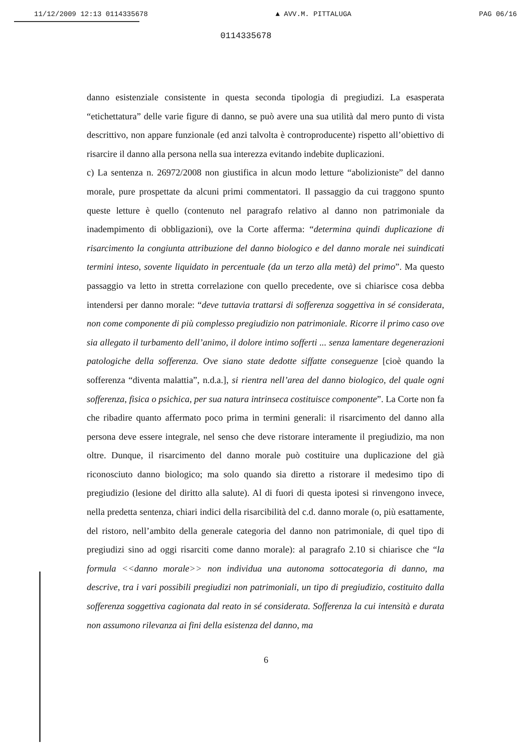11/12/2009 12:13 0114335678 ▲ AVV.M. PITTALUGA PAG 06/16
0114335678
danno esistenziale consistente in questa seconda tipologia di pregiudizi. La esasperata “etichettatura” delle varie figure di danno, se può avere una sua utilità dal mero punto di vista descrittivo, non appare funzionale (ed anzi talvolta è controproducente) rispetto all’obiettivo di risarcire il danno alla persona nella sua interezza evitando indebite duplicazioni.
c) La sentenza n. 26972/2008 non giustifica in alcun modo letture “abolizioniste” del danno morale, pure prospettate da alcuni primi commentatori. Il passaggio da cui traggono spunto queste letture è quello (contenuto nel paragrafo relativo al danno non patrimoniale da inadempimento di obbligazioni), ove la Corte afferma: “determina quindi duplicazione di risarcimento la congiunta attribuzione del danno biologico e del danno morale nei suindicati termini inteso, sovente liquidato in percentuale (da un terzo alla metà) del primo”. Ma questo passaggio va letto in stretta correlazione con quello precedente, ove si chiarisce cosa debba intendersi per danno morale: “deve tuttavia trattarsi di sofferenza soggettiva in sé considerata, non come componente di più complesso pregiudizio non patrimoniale. Ricorre il primo caso ove sia allegato il turbamento dell’animo, il dolore intimo sofferti ... senza lamentare degenerazioni patologiche della sofferenza. Ove siano state dedotte siffatte conseguenze [cioè quando la sofferenza “diventa malattia”, n.d.a.], si rientra nell’area del danno biologico, del quale ogni sofferenza, fisica o psichica, per sua natura intrinseca costituisce componente”. La Corte non fa che ribadire quanto affermato poco prima in termini generali: il risarcimento del danno alla persona deve essere integrale, nel senso che deve ristorare interamente il pregiudizio, ma non oltre. Dunque, il risarcimento del danno morale può costituire una duplicazione del già riconosciuto danno biologico; ma solo quando sia diretto a ristorare il medesimo tipo di pregiudizio (lesione del diritto alla salute). Al di fuori di questa ipotesi si rinvengono invece, nella predetta sentenza, chiari indici della risarcibilità del c.d. danno morale (o, più esattamente, del ristoro, nell’ambito della generale categoria del danno non patrimoniale, di quel tipo di pregiudizi sino ad oggi risarciti come danno morale): al paragrafo 2.10 si chiarisce che “la formula <<danno morale>> non individua una autonoma sottocategoria di danno, ma descrive, tra i vari possibili pregiudizi non patrimoniali, un tipo di pregiudizio, costituito dalla sofferenza soggettiva cagionata dal reato in sé considerata. Sofferenza la cui intensità e durata non assumono rilevanza ai fini della esistenza del danno, ma
6